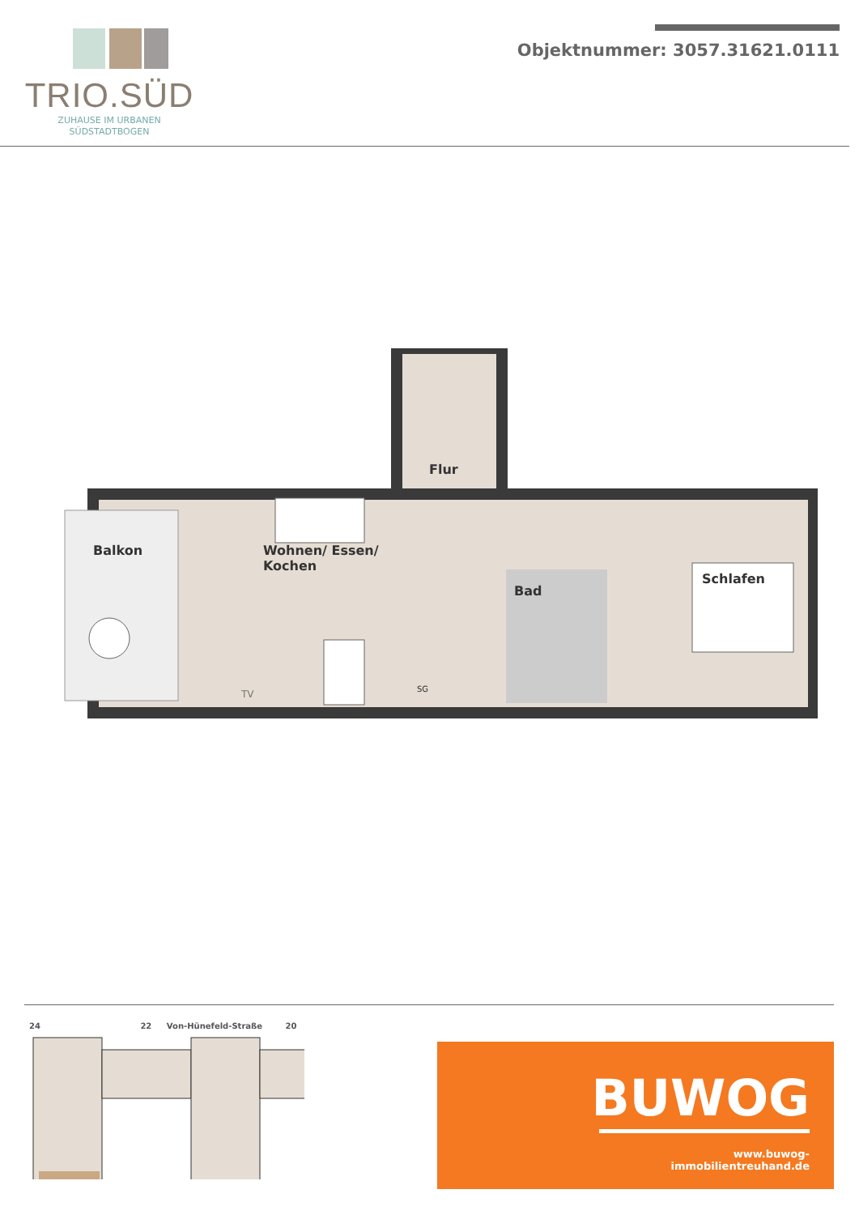TRIO.SÜD
ZUHAUSE IM URBANEN
SÜDSTADTBOGEN
Objektnummer: 3057.31621.0111
Flur
Balkon
Wohnen/ Essen/
Kochen
Bad
Schlafen
TV SG
24 22 Von-Hünefeld-Straße 20
BUWOG
www.buwog-immobilientreuhand.de